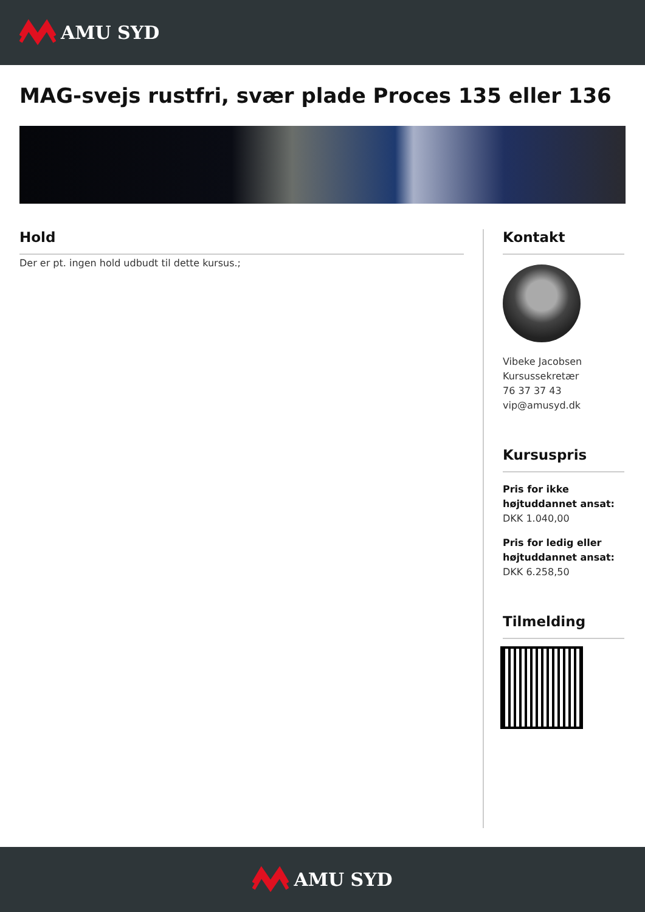AMU SYD
MAG-svejs rustfri, svær plade Proces 135 eller 136
Hold
Der er pt. ingen hold udbudt til dette kursus.;
Kontakt
Vibeke Jacobsen
Kursussekretær
76 37 37 43
vip@amusyd.dk
Kursuspris
Pris for ikke højtuddannet ansat:
DKK 1.040,00
Pris for ledig eller højtuddannet ansat:
DKK 6.258,50
Tilmelding
AMU SYD